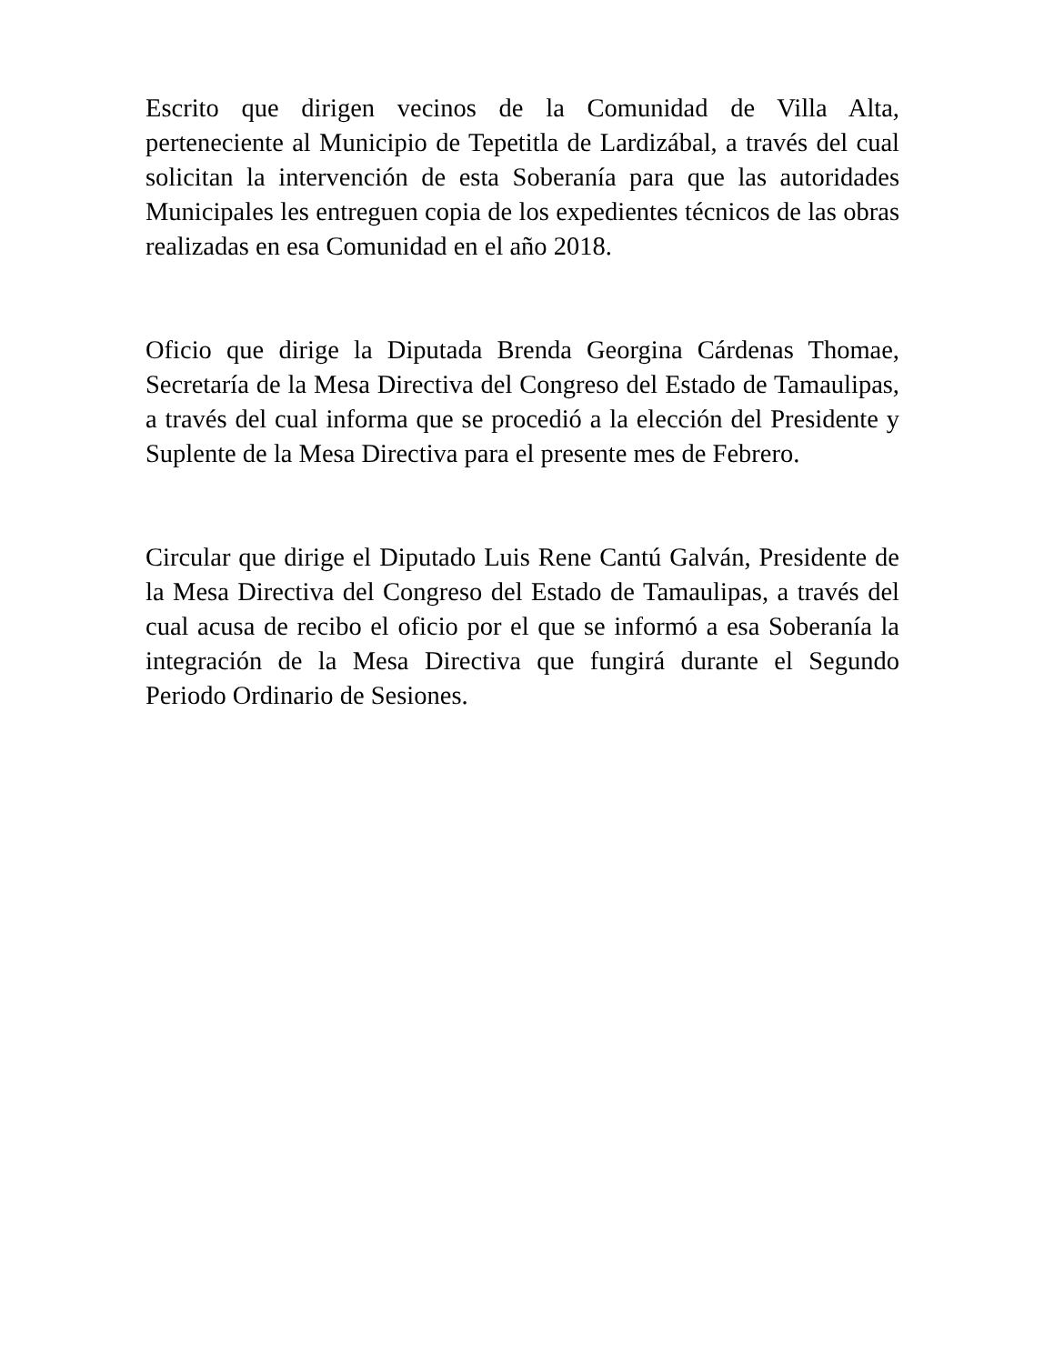Escrito que dirigen vecinos de la Comunidad de Villa Alta, perteneciente al Municipio de Tepetitla de Lardizábal, a través del cual solicitan la intervención de esta Soberanía para que las autoridades Municipales les entreguen copia de los expedientes técnicos de las obras realizadas en esa Comunidad en el año 2018.
Oficio que dirige la Diputada Brenda Georgina Cárdenas Thomae, Secretaría de la Mesa Directiva del Congreso del Estado de Tamaulipas, a través del cual informa que se procedió a la elección del Presidente y Suplente de la Mesa Directiva para el presente mes de Febrero.
Circular que dirige el Diputado Luis Rene Cantú Galván, Presidente de la Mesa Directiva del Congreso del Estado de Tamaulipas, a través del cual acusa de recibo el oficio por el que se informó a esa Soberanía la integración de la Mesa Directiva que fungirá durante el Segundo Periodo Ordinario de Sesiones.